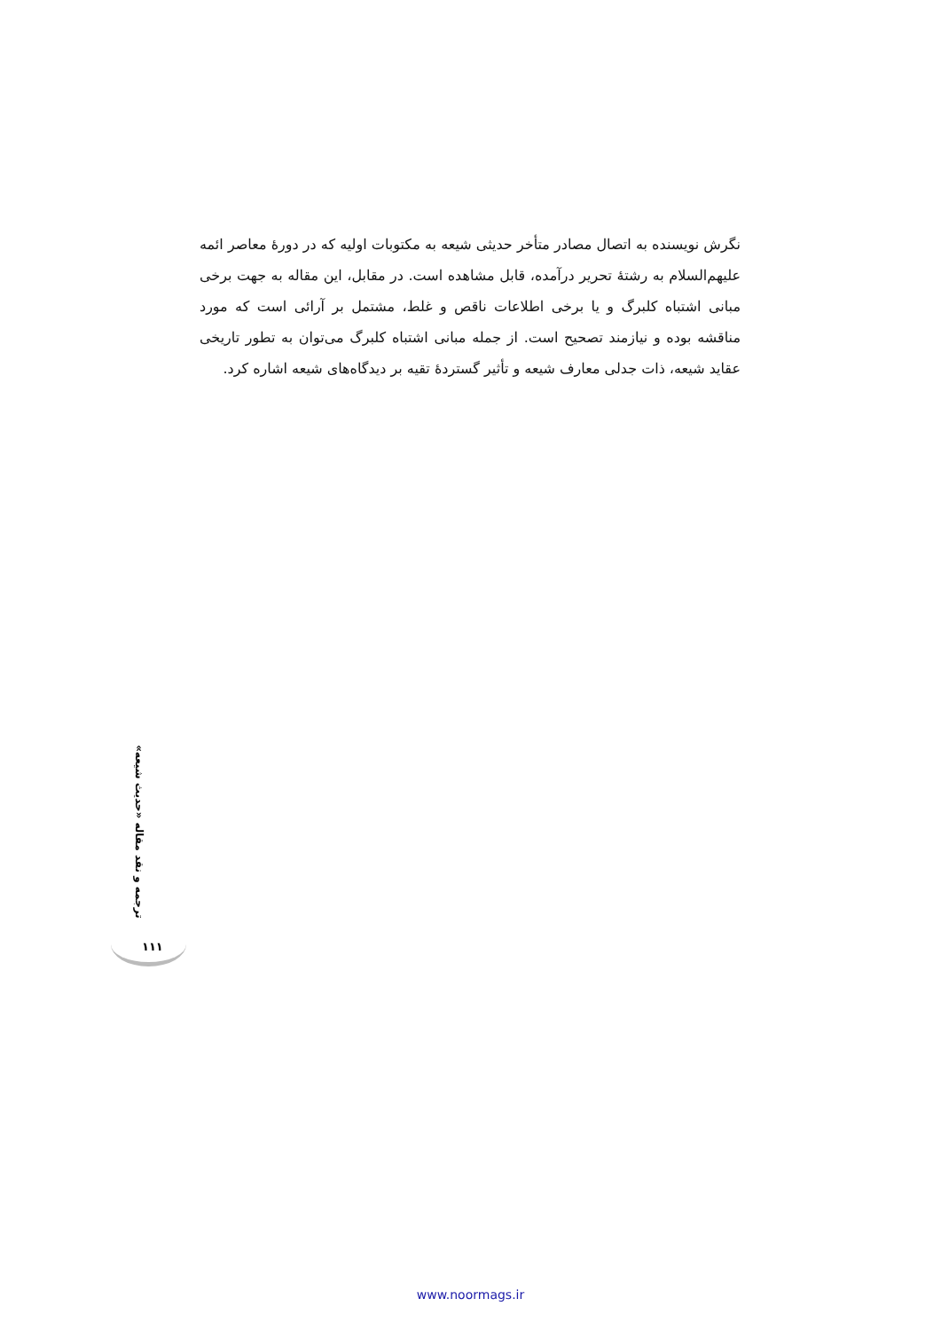نگرش نویسنده به اتصال مصادر متأخر حدیثی شیعه به مکتوبات اولیه که در دورهٔ معاصر ائمه علیهم‌السلام به رشتهٔ تحریر درآمده، قابل مشاهده است. در مقابل، این مقاله به جهت برخی مبانی اشتباه کلبرگ و یا برخی اطلاعات ناقص و غلط، مشتمل بر آرائی است که مورد مناقشه بوده و نیازمند تصحیح است. از جمله مبانی اشتباه کلبرگ می‌توان به تطور تاریخی عقاید شیعه، ذات جدلی معارف شیعه و تأثیر گستردهٔ تقیه بر دیدگاه‌های شیعه اشاره کرد.
ترجمه و نقد مقاله «حدیث شیعه»
۱۱۱
www.noormags.ir